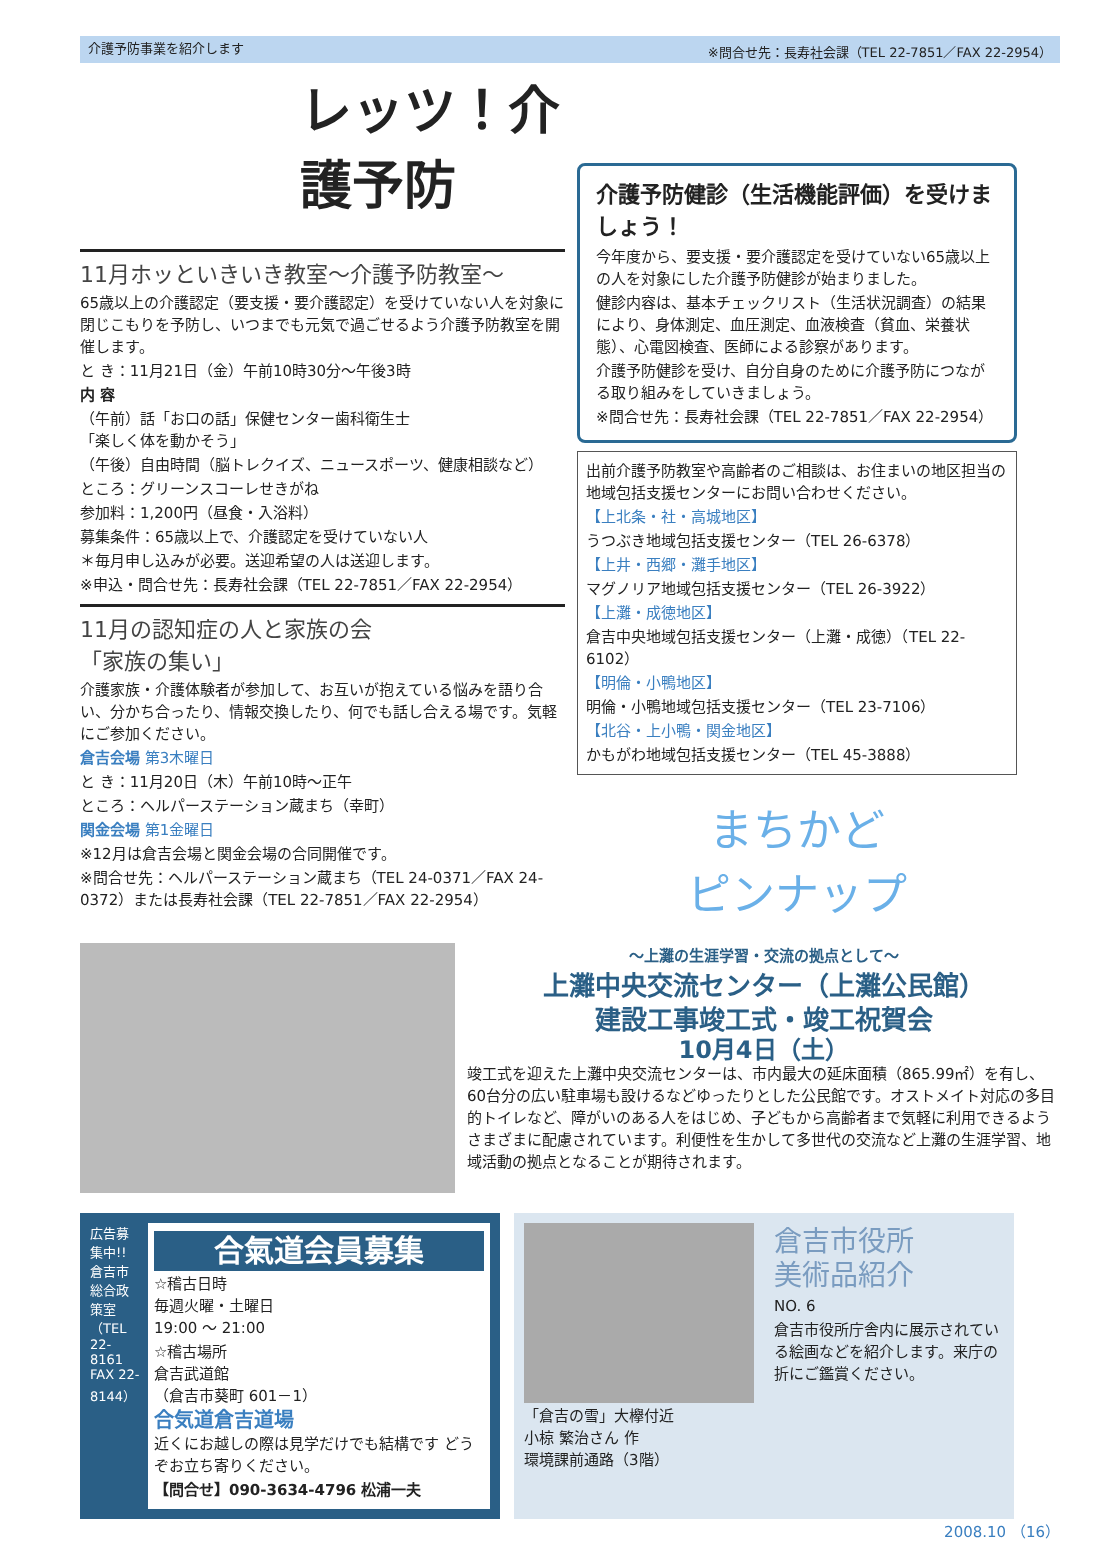介護予防事業を紹介します ※問合せ先：長寿社会課（TEL 22-7851／FAX 22-2954）
レッツ！介護予防
11月ホッといきいき教室～介護予防教室～
65歳以上の介護認定（要支援・要介護認定）を受けていない人を対象に閉じこもりを予防し、いつまでも元気で過ごせるよう介護予防教室を開催します。
と き：11月21日（金）午前10時30分～午後3時
内 容
（午前）話「お口の話」保健センター歯科衛生士
「楽しく体を動かそう」
（午後）自由時間（脳トレクイズ、ニュースポーツ、健康相談など）
ところ：グリーンスコーレせきがね
参加料：1,200円（昼食・入浴料）
募集条件：65歳以上で、介護認定を受けていない人
＊毎月申し込みが必要。送迎希望の人は送迎します。
※申込・問合せ先：長寿社会課（TEL 22-7851／FAX 22-2954）
11月の認知症の人と家族の会
「家族の集い」
介護家族・介護体験者が参加して、お互いが抱えている悩みを語り合い、分かち合ったり、情報交換したり、何でも話し合える場です。気軽にご参加ください。
倉吉会場 第3木曜日
と き：11月20日（木）午前10時～正午
ところ：ヘルパーステーション蔵まち（幸町）
関金会場 第1金曜日
※12月は倉吉会場と関金会場の合同開催です。
※問合せ先：ヘルパーステーション蔵まち（TEL 24-0371／FAX 24-0372）または長寿社会課（TEL 22-7851／FAX 22-2954）
介護予防健診（生活機能評価）を受けましょう！
今年度から、要支援・要介護認定を受けていない65歳以上の人を対象にした介護予防健診が始まりました。
健診内容は、基本チェックリスト（生活状況調査）の結果により、身体測定、血圧測定、血液検査（貧血、栄養状態）、心電図検査、医師による診察があります。
介護予防健診を受け、自分自身のために介護予防につながる取り組みをしていきましょう。
※問合せ先：長寿社会課（TEL 22-7851／FAX 22-2954）
出前介護予防教室や高齢者のご相談は、お住まいの地区担当の地域包括支援センターにお問い合わせください。
【上北条・社・高城地区】
うつぶき地域包括支援センター（TEL 26-6378）
【上井・西郷・灘手地区】
マグノリア地域包括支援センター（TEL 26-3922）
【上灘・成徳地区】
倉吉中央地域包括支援センター（上灘・成徳）（TEL 22-6102）
【明倫・小鴨地区】
明倫・小鴨地域包括支援センター（TEL 23-7106）
【北谷・上小鴨・関金地区】
かもがわ地域包括支援センター（TEL 45-3888）
まちかど
ピンナップ
～上灘の生涯学習・交流の拠点として～
上灘中央交流センター（上灘公民館）
建設工事竣工式・竣工祝賀会
10月4日（土）
竣工式を迎えた上灘中央交流センターは、市内最大の延床面積（865.99㎡）を有し、60台分の広い駐車場も設けるなどゆったりとした公民館です。オストメイト対応の多目的トイレなど、障がいのある人をはじめ、子どもから高齢者まで気軽に利用できるようさまざまに配慮されています。利便性を生かして多世代の交流など上灘の生涯学習、地域活動の拠点となることが期待されます。
広告募集中!! 倉吉市総合政策室（TEL 22-8161 FAX 22-8144）
合氣道会員募集
☆稽古日時
毎週火曜・土曜日
19:00 ～ 21:00
☆稽古場所
倉吉武道館
（倉吉市葵町 601－1）
合気道倉吉道場
近くにお越しの際は見学だけでも結構です どうぞお立ち寄りください。
【問合せ】090-3634-4796 松浦一夫
「倉吉の雪」大欅付近
小椋 繁治さん 作
環境課前通路（3階）
倉吉市役所
美術品紹介
NO. 6
倉吉市役所庁舎内に展示されている絵画などを紹介します。来庁の折にご鑑賞ください。
2008.10 （16）